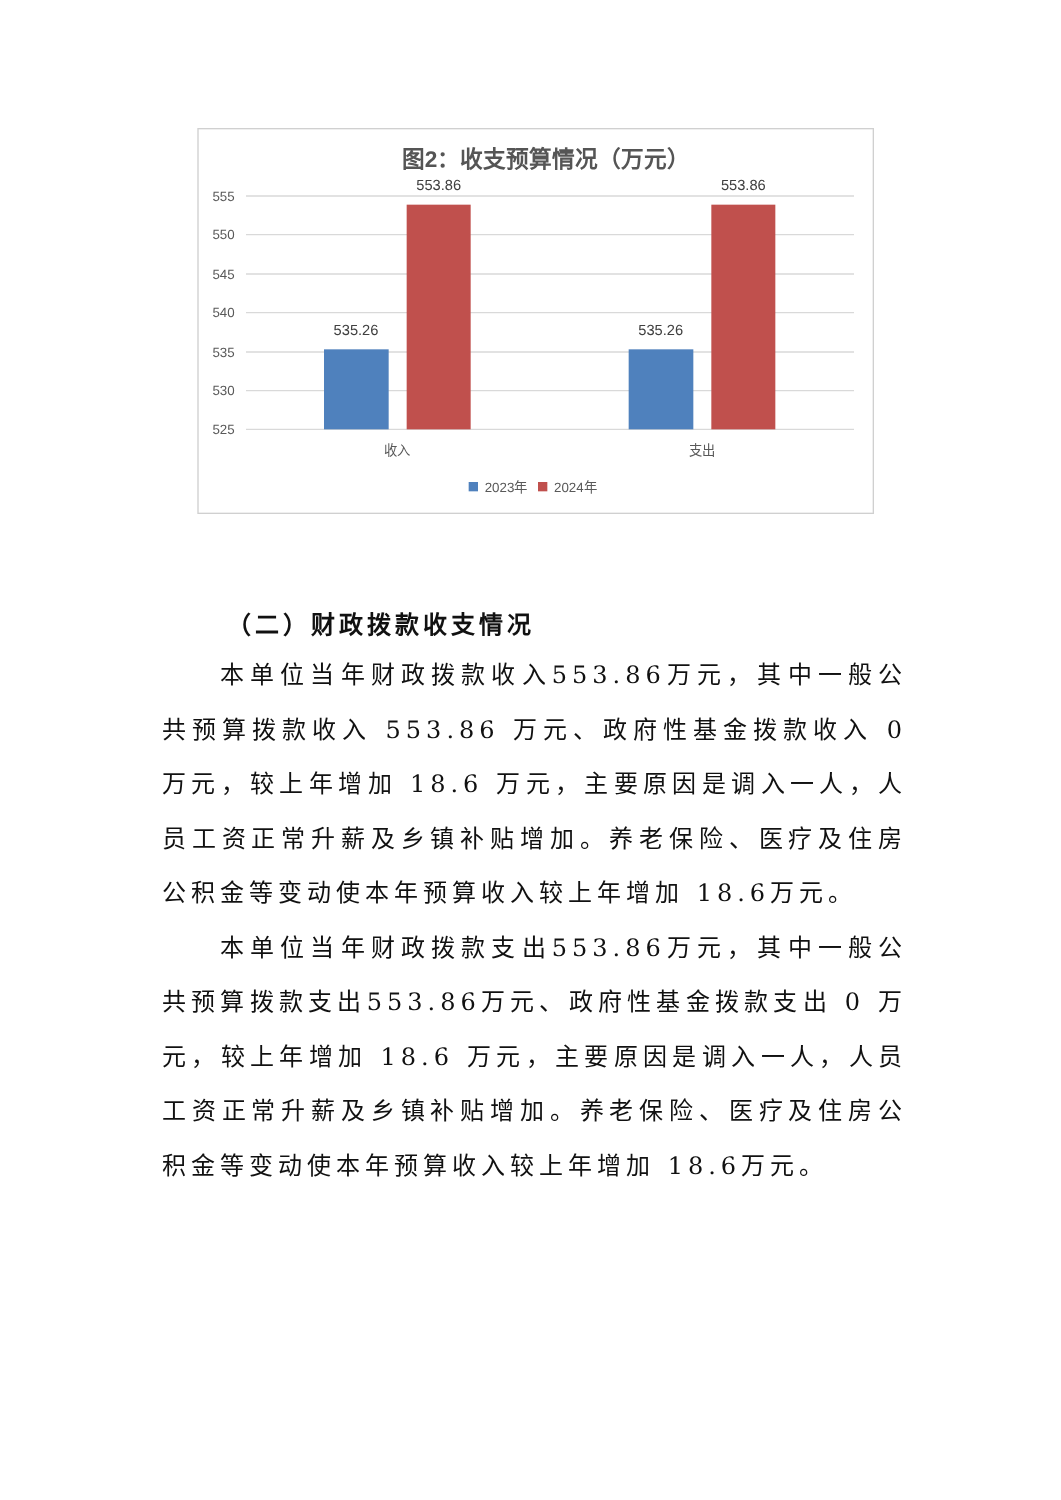图2：收支预算情况（万元）
555
550
545
540
535
530
525
535.26
553.86
535.26
553.86
收入
支出
2023年
2024年
（二）财政拨款收支情况
本单位当年财政拨款收入553.86万元，其中一般公共预算拨款收入 553.86 万元、政府性基金拨款收入 0 万元，较上年增加 18.6 万元，主要原因是调入一人，人员工资正常升薪及乡镇补贴增加。养老保险、医疗及住房公积金等变动使本年预算收入较上年增加 18.6万元。
本单位当年财政拨款支出553.86万元，其中一般公共预算拨款支出553.86万元、政府性基金拨款支出 0 万元，较上年增加 18.6 万元，主要原因是调入一人，人员工资正常升薪及乡镇补贴增加。养老保险、医疗及住房公积金等变动使本年预算收入较上年增加 18.6万元。